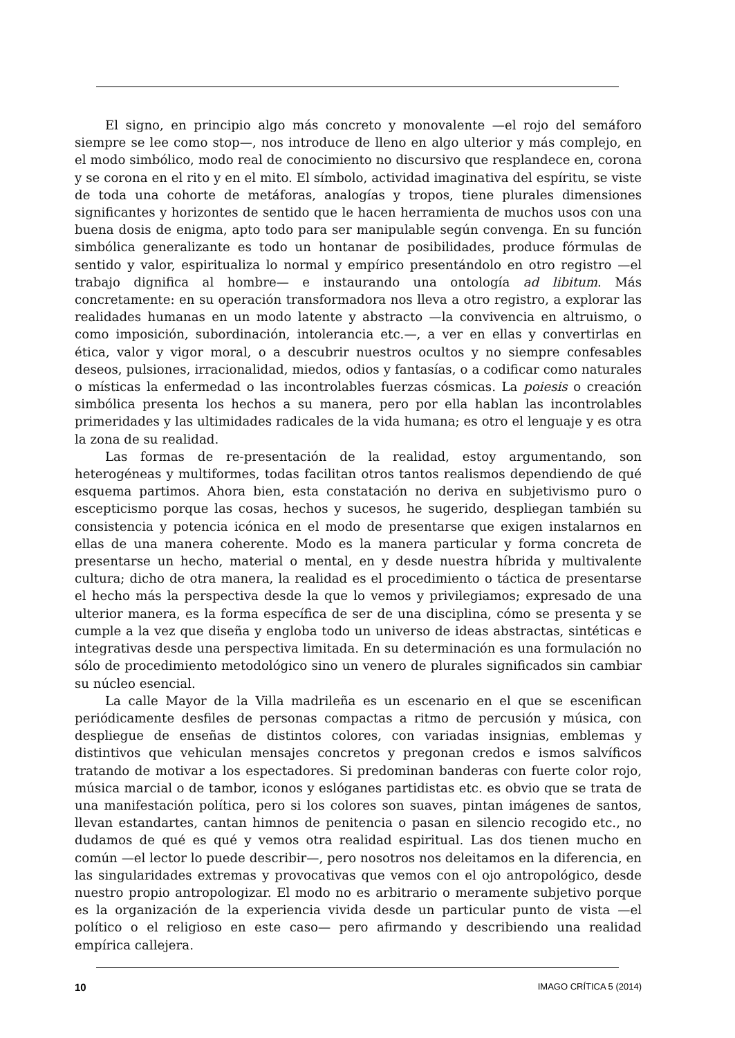El signo, en principio algo más concreto y monovalente —el rojo del semáforo siempre se lee como stop—, nos introduce de lleno en algo ulterior y más complejo, en el modo simbólico, modo real de conocimiento no discursivo que resplandece en, corona y se corona en el rito y en el mito. El símbolo, actividad imaginativa del espíritu, se viste de toda una cohorte de metáforas, analogías y tropos, tiene plurales dimensiones significantes y horizontes de sentido que le hacen herramienta de muchos usos con una buena dosis de enigma, apto todo para ser manipulable según convenga. En su función simbólica generalizante es todo un hontanar de posibilidades, produce fórmulas de sentido y valor, espiritualiza lo normal y empírico presentándolo en otro registro —el trabajo dignifica al hombre— e instaurando una ontología ad libitum. Más concretamente: en su operación transformadora nos lleva a otro registro, a explorar las realidades humanas en un modo latente y abstracto —la convivencia en altruismo, o como imposición, subordinación, intolerancia etc.—, a ver en ellas y convertirlas en ética, valor y vigor moral, o a descubrir nuestros ocultos y no siempre confesables deseos, pulsiones, irracionalidad, miedos, odios y fantasías, o a codificar como naturales o místicas la enfermedad o las incontrolables fuerzas cósmicas. La poiesis o creación simbólica presenta los hechos a su manera, pero por ella hablan las incontrolables primeridades y las ultimidades radicales de la vida humana; es otro el lenguaje y es otra la zona de su realidad.
Las formas de re-presentación de la realidad, estoy argumentando, son heterogéneas y multiformes, todas facilitan otros tantos realismos dependiendo de qué esquema partimos. Ahora bien, esta constatación no deriva en subjetivismo puro o escepticismo porque las cosas, hechos y sucesos, he sugerido, despliegan también su consistencia y potencia icónica en el modo de presentarse que exigen instalarnos en ellas de una manera coherente. Modo es la manera particular y forma concreta de presentarse un hecho, material o mental, en y desde nuestra híbrida y multivalente cultura; dicho de otra manera, la realidad es el procedimiento o táctica de presentarse el hecho más la perspectiva desde la que lo vemos y privilegiamos; expresado de una ulterior manera, es la forma específica de ser de una disciplina, cómo se presenta y se cumple a la vez que diseña y engloba todo un universo de ideas abstractas, sintéticas e integrativas desde una perspectiva limitada. En su determinación es una formulación no sólo de procedimiento metodológico sino un venero de plurales significados sin cambiar su núcleo esencial.
La calle Mayor de la Villa madrileña es un escenario en el que se escenifican periódicamente desfiles de personas compactas a ritmo de percusión y música, con despliegue de enseñas de distintos colores, con variadas insignias, emblemas y distintivos que vehiculan mensajes concretos y pregonan credos e ismos salvíficos tratando de motivar a los espectadores. Si predominan banderas con fuerte color rojo, música marcial o de tambor, iconos y eslóganes partidistas etc. es obvio que se trata de una manifestación política, pero si los colores son suaves, pintan imágenes de santos, llevan estandartes, cantan himnos de penitencia o pasan en silencio recogido etc., no dudamos de qué es qué y vemos otra realidad espiritual. Las dos tienen mucho en común —el lector lo puede describir—, pero nosotros nos deleitamos en la diferencia, en las singularidades extremas y provocativas que vemos con el ojo antropológico, desde nuestro propio antropologizar. El modo no es arbitrario o meramente subjetivo porque es la organización de la experiencia vivida desde un particular punto de vista —el político o el religioso en este caso— pero afirmando y describiendo una realidad empírica callejera.
10 IMAGO CRÍTICA 5 (2014)